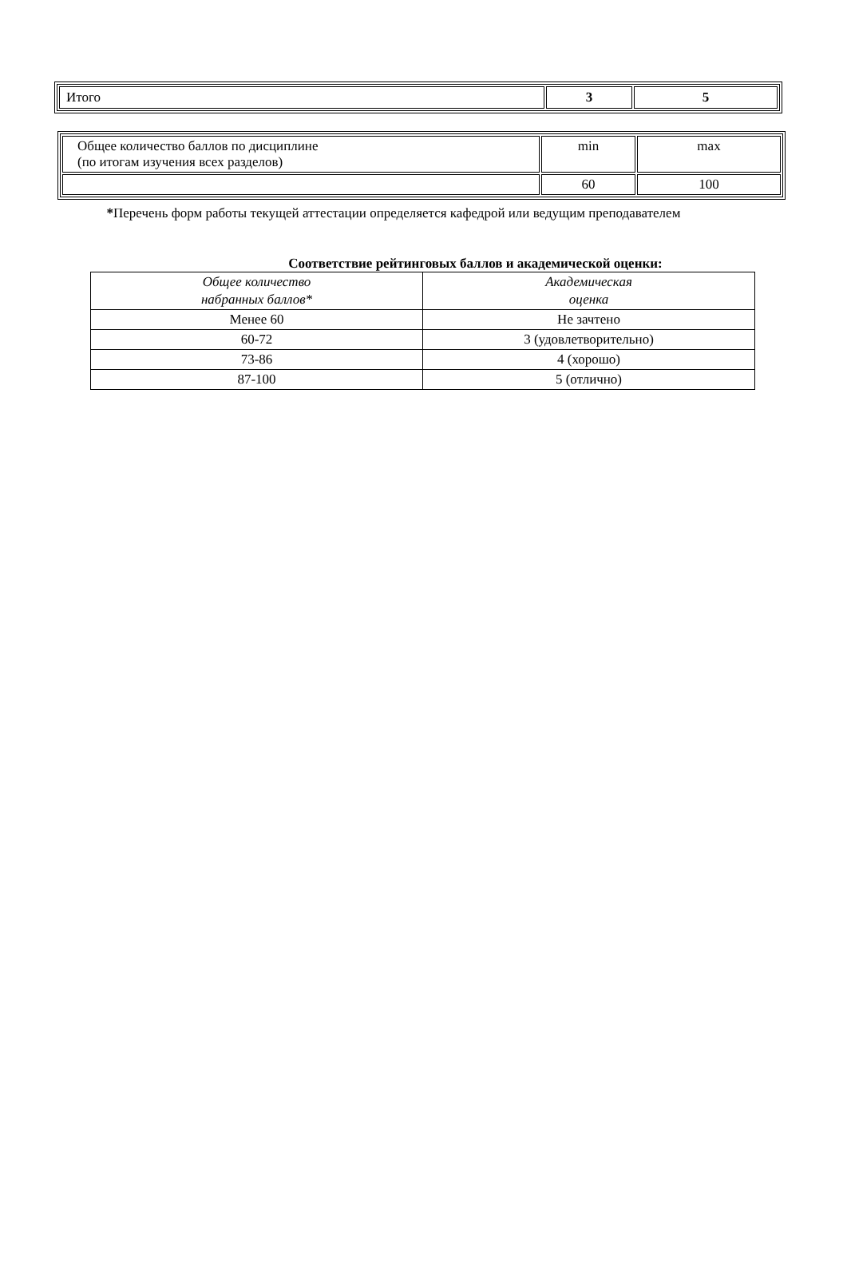| Итого | 3 | 5 |
| Общее количество баллов по дисциплине (по итогам изучения всех разделов) | min | max |
| | 60 | 100 |
*Перечень форм работы текущей аттестации определяется кафедрой или ведущим преподавателем
Соответствие рейтинговых баллов и академической оценки:
| Общее количество набранных баллов* | Академическая оценка |
| Менее 60 | Не зачтено |
| 60-72 | 3 (удовлетворительно) |
| 73-86 | 4 (хорошо) |
| 87-100 | 5 (отлично) |